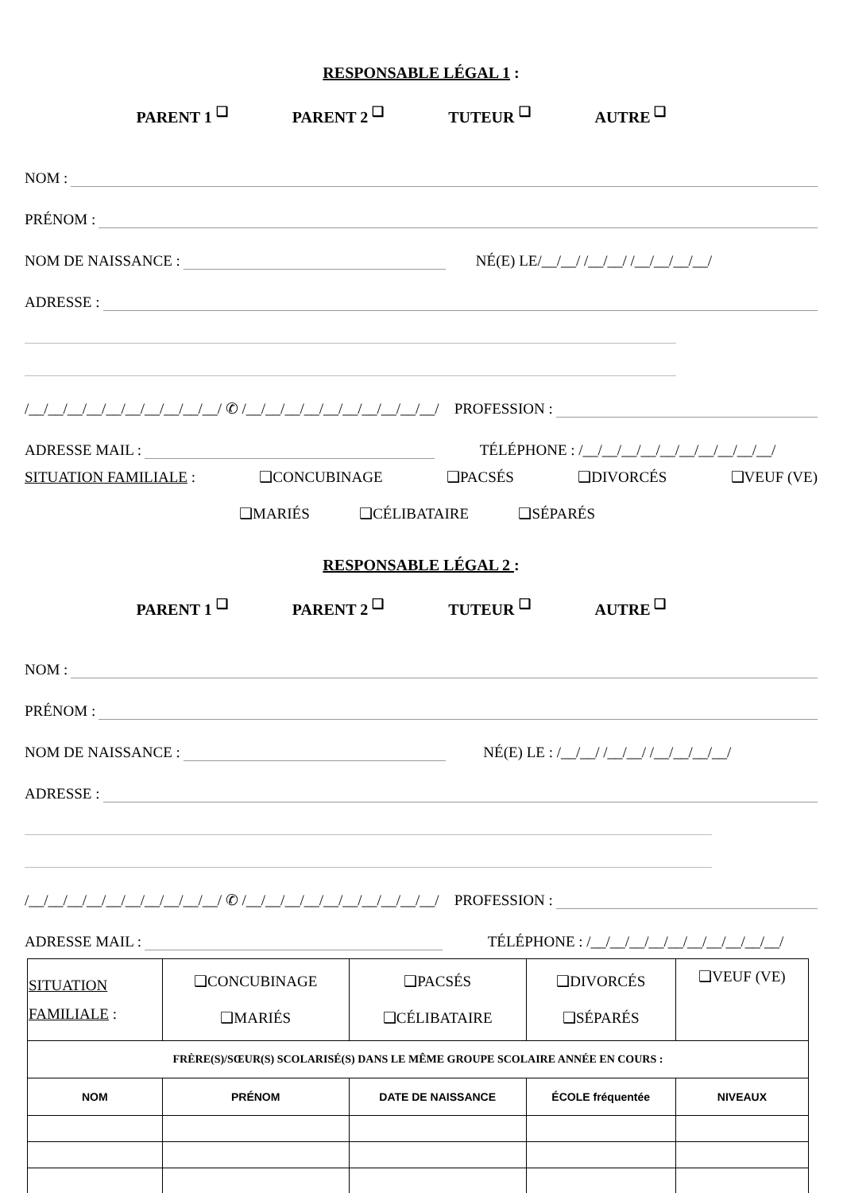RESPONSABLE LÉGAL 1 :
PARENT 1 <sup>❑</sup> PARENT 2 <sup>❑</sup> TUTEUR <sup>❑</sup> AUTRE <sup>❑</sup>
NOM :
PRÉNOM :
NOM DE NAISSANCE : NÉ(E) LE/__/__/ /__/__/ /__/__/__/__/
ADRESSE :
/__/__/__/__/__/__/__/__/__/__/ ✆ /__/__/__/__/__/__/__/__/__/__/ PROFESSION :
ADRESSE MAIL : TÉLÉPHONE : /__/__/__/__/__/__/__/__/__/__/
SITUATION FAMILIALE : ❑CONCUBINAGE ❑PACSÉS ❑DIVORCÉS ❑VEUF (VE)
❑MARIÉS ❑CÉLIBATAIRE ❑SÉPARÉS
RESPONSABLE LÉGAL 2 :
PARENT 1 <sup>❑</sup> PARENT 2 <sup>❑</sup> TUTEUR <sup>❑</sup> AUTRE <sup>❑</sup>
NOM :
PRÉNOM :
NOM DE NAISSANCE : NÉ(E) LE : /__/__/ /__/__/ /__/__/__/__/
ADRESSE :
/__/__/__/__/__/__/__/__/__/__/ ✆ /__/__/__/__/__/__/__/__/__/__/ PROFESSION :
ADRESSE MAIL : TÉLÉPHONE : /__/__/__/__/__/__/__/__/__/__/
| SITUATION FAMILIALE : | ❑CONCUBINAGE ❑MARIÉS | ❑PACSÉS ❑CÉLIBATAIRE | ❑DIVORCÉS ❑SÉPARÉS | ❑VEUF (VE) |
| FRÈRE(S)/SŒUR(S) SCOLARISÉ(S) DANS LE MÊME GROUPE SCOLAIRE ANNÉE EN COURS : | | | | |
| NOM | PRÉNOM | DATE DE NAISSANCE | ÉCOLE fréquentée | NIVEAUX |